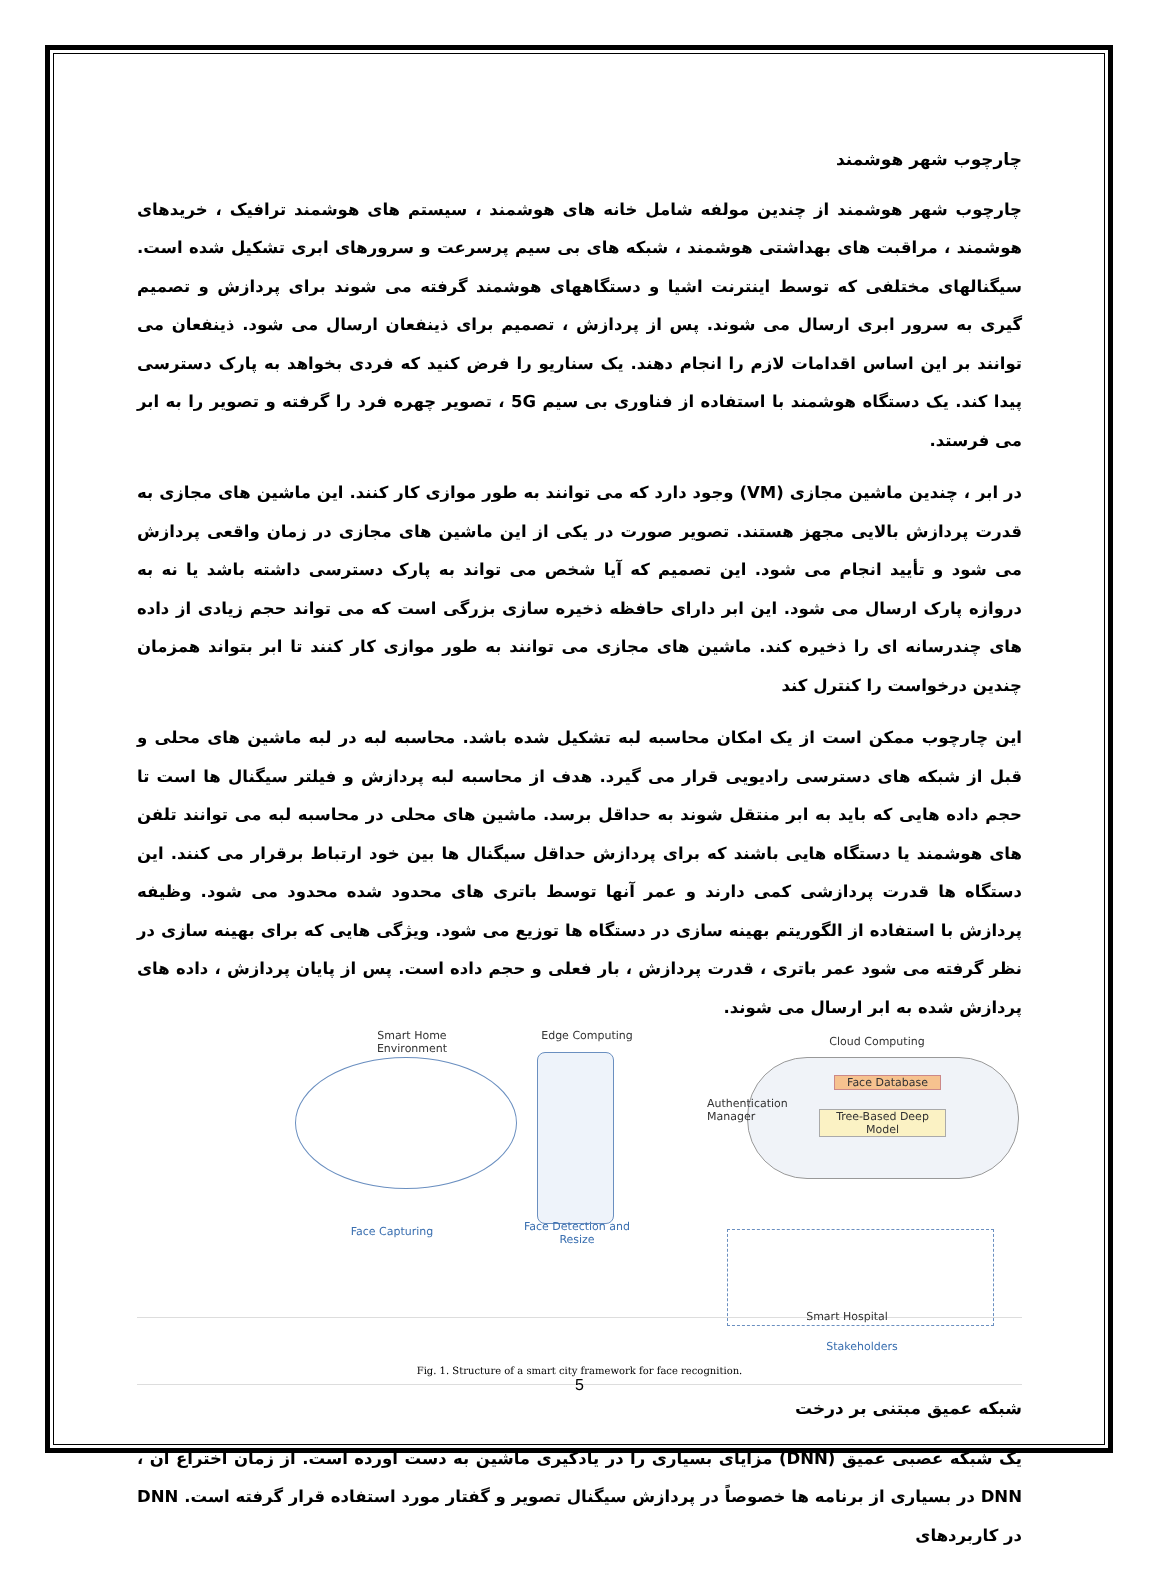چارچوب شهر هوشمند
چارچوب شهر هوشمند از چندین مولفه شامل خانه های هوشمند ، سیستم های هوشمند ترافیک ، خریدهای هوشمند ، مراقبت های بهداشتی هوشمند ، شبکه های بی سیم پرسرعت و سرورهای ابری تشکیل شده است. سیگنالهای مختلفی که توسط اینترنت اشیا و دستگاههای هوشمند گرفته می شوند برای پردازش و تصمیم گیری به سرور ابری ارسال می شوند. پس از پردازش ، تصمیم برای ذینفعان ارسال می شود. ذینفعان می توانند بر این اساس اقدامات لازم را انجام دهند. یک سناریو را فرض کنید که فردی بخواهد به پارک دسترسی پیدا کند. یک دستگاه هوشمند با استفاده از فناوری بی سیم 5G ، تصویر چهره فرد را گرفته و تصویر را به ابر می فرستد.
در ابر ، چندین ماشین مجازی (VM) وجود دارد که می توانند به طور موازی کار کنند. این ماشین های مجازی به قدرت پردازش بالایی مجهز هستند. تصویر صورت در یکی از این ماشین های مجازی در زمان واقعی پردازش می شود و تأیید انجام می شود. این تصمیم که آیا شخص می تواند به پارک دسترسی داشته باشد یا نه به دروازه پارک ارسال می شود. این ابر دارای حافظه ذخیره سازی بزرگی است که می تواند حجم زیادی از داده های چندرسانه ای را ذخیره کند. ماشین های مجازی می توانند به طور موازی کار کنند تا ابر بتواند همزمان چندین درخواست را کنترل کند
این چارچوب ممکن است از یک امکان محاسبه لبه تشکیل شده باشد. محاسبه لبه در لبه ماشین های محلی و قبل از شبکه های دسترسی رادیویی قرار می گیرد. هدف از محاسبه لبه پردازش و فیلتر سیگنال ها است تا حجم داده هایی که باید به ابر منتقل شوند به حداقل برسد. ماشین های محلی در محاسبه لبه می توانند تلفن های هوشمند یا دستگاه هایی باشند که برای پردازش حداقل سیگنال ها بین خود ارتباط برقرار می کنند. این دستگاه ها قدرت پردازشی کمی دارند و عمر آنها توسط باتری های محدود شده محدود می شود. وظیفه پردازش با استفاده از الگوریتم بهینه سازی در دستگاه ها توزیع می شود. ویژگی هایی که برای بهینه سازی در نظر گرفته می شود عمر باتری ، قدرت پردازش ، بار فعلی و حجم داده است. پس از پایان پردازش ، داده های پردازش شده به ابر ارسال می شوند.
Smart Home Environment
Edge Computing Cloud Computing
Face Database
Tree-Based Deep Model
Authentication Manager
Face Capturing
Face Detection and Resize
Smart Hospital
Stakeholders
Fig. 1. Structure of a smart city framework for face recognition.
شبکه عمیق مبتنی بر درخت
یک شبکه عصبی عمیق (DNN) مزایای بسیاری را در یادگیری ماشین به دست آورده است. از زمان اختراع آن ، DNN در بسیاری از برنامه ها خصوصاً در پردازش سیگنال تصویر و گفتار مورد استفاده قرار گرفته است. DNN در کاربردهای
5